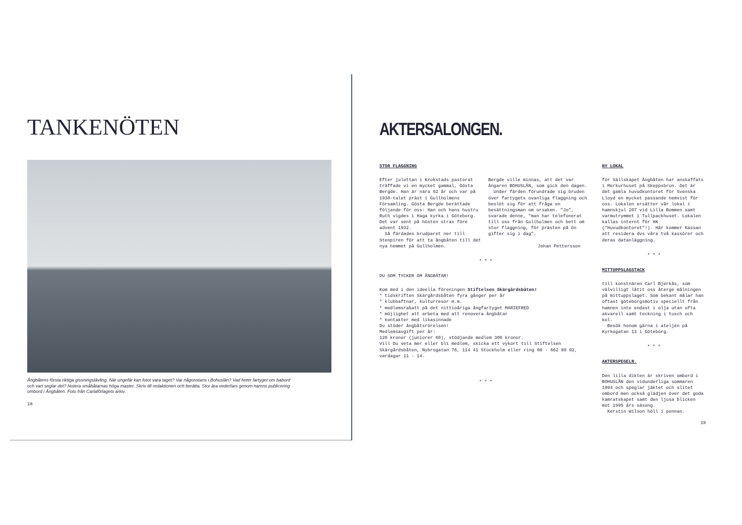TANKENÖTEN
Ångbåtens första riktiga gissningstävling. När ungefär kan fotot vara taget? Var någonstans i Bohuslän? Vad heter fartyget om babord och vart seglar det? Notera småbåtarnas höga master. Skriv till redaktionen och berätta. Stor ära vederfars genom namns publicering ombord i Ångbåten. Foto från Carlaförlagets arkiv.
18
AKTERSALONGEN.
STOR FLAGGNING
Efter julottan i Krokstads pastorat träffade vi en mycket gammal, Gösta Bergde. Han är nära 92 år och var på 1930-talet präst i Gullholmens Församling. Gösta Bergde berättade följande för oss: Han och hans hustru Ruth vigdes i Haga kyrka i Göteborg. Det var sent på hösten strax före advent 1932.
Så färdades brudparet ner till Stenpiren för att ta ångbåten till det nya hemmet på Gullholmen.
Bergde ville minnas, att det var ångaren BOHUSLÄN, som gick den dagen.
Under färden förundrade sig bruden över fartygets ovanliga flaggning och beslöt sig för att fråga en besättningsman om orsaken. "Jo", svarade denne, "man har telefonerat till oss från Gullholmen och bett om stor flaggning, för prästen på ön gifter sig i dag".
Johan Pettersson
* * *
DU SOM TYCKER OM ÅNGBÅTAR!
Kom med i den ideella föreningen Stiftelsen Skärgårdsbåten!
* tidskriften Skärgårdsbåten fyra gånger per år
* klubbaftnar, kulturresor m.m.
* medlemsrabatt på det nittioåriga ångfartyget MARIEFRED
* möjlighet att arbeta med att renovera ångbåtar
* kontakter med likasinnade
Du stöder ångbåtsrörelsen!
Medlemsavgift per år:
120 kronor (juniorer 60), stödjande medlem 300 kronor.
Vill Du veta mer eller bli medlem, skicka ett vykort till Stiftelsen Skärgårdsbåten, Nybrogatan 76, 114 41 Stockholm eller ring 08 - 662 89 02, vardagar 11 - 14.
* * *
NY LOKAL
för Sällskapet Ångbåten har anskaffats i Merkurhuset på Skeppsbron. Det är det gamla huvudkontoret för Svenska Lloyd en mycket passande hemvist för oss. Lokalen ersätter vår lokal i hamnskjul 207 vid Lilla Bommen samt varmutrymmet i Tullpackhuset. Lokalen kallas internt för HK ("Huvudkontoret"!). Här kommer Kassan att residera dvs våra två kassörer och deras datanläggning.
* * *
MITTUPPSLAGSTACK
till konstnären Carl Bjerkås, som välvilligt låtit oss återge målningen på mittuppslaget. Som bekant målar han oftast göteborgsmotiv speciellt från hamnen inte endast i olja utan ofta akvarell samt teckning i tusch och kol.
Besök honom gärna i ateljén på Kyrkogatan 13 i Göteborg.
* * *
AKTERSPEGELN.
Den lilla dikten är skriven ombord i BOHUSLÄN den vidunderliga sommaren 1994 och speglar jäktet och slitet ombord men också glädjen över det goda kamratskapet samt den ljusa blicken mot 1995 års säsong.
Kerstin Wilson höll i pennan.
19